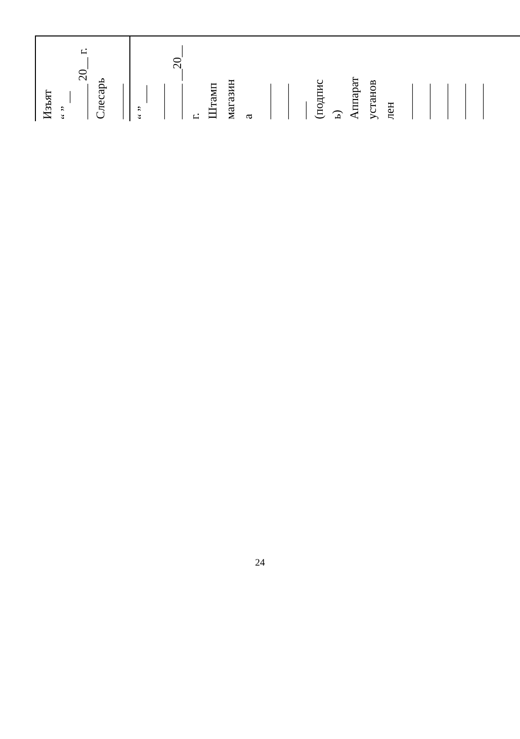| Изъят “ ” __ ______ 20__ г. Слесарь ______ | “ ” ___ ______ ______ __20__ г. Штамп магазин а ______ ______ ___ (подпис ь) Аппарат установ лен ______ ______ ______ ______ ______ |
24